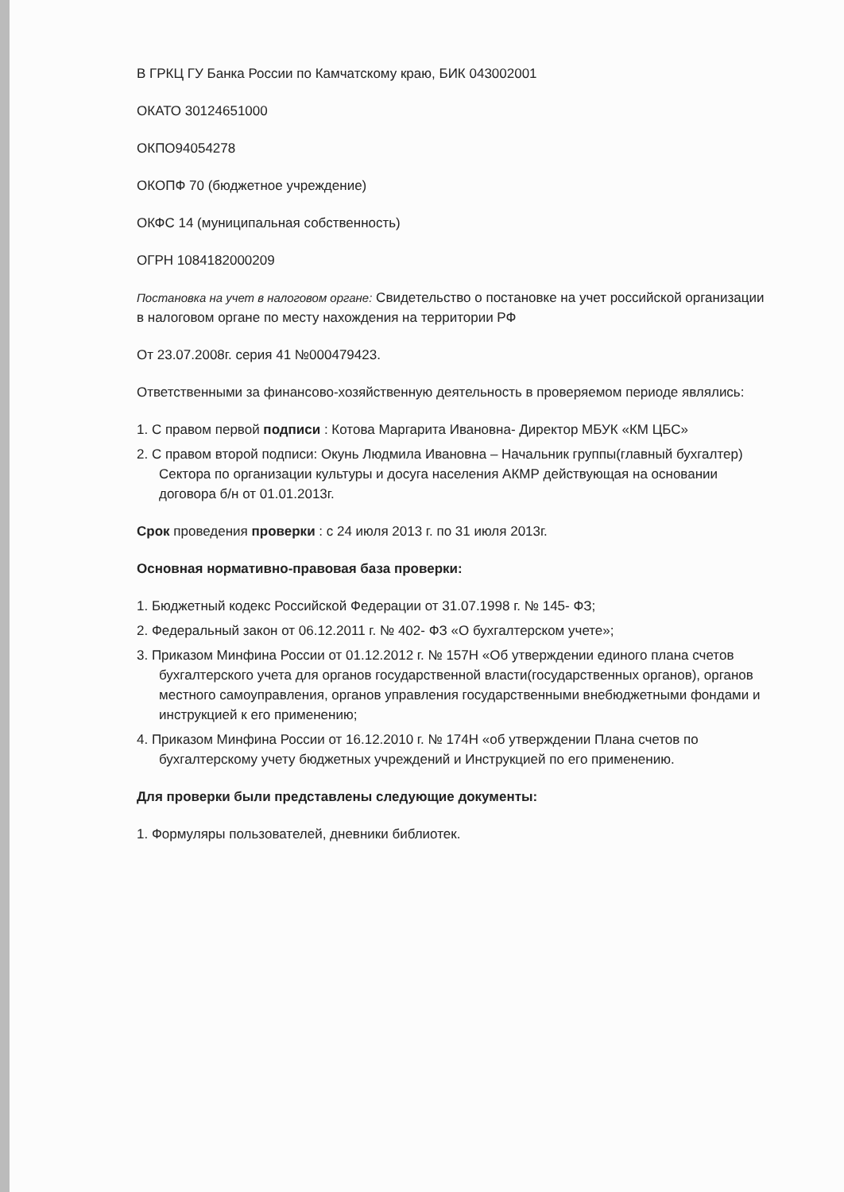В ГРКЦ ГУ Банка России по Камчатскому краю, БИК 043002001
ОКАТО 30124651000
ОКПО94054278
ОКОПФ 70 (бюджетное учреждение)
ОКФС 14 (муниципальная собственность)
ОГРН 1084182000209
Постановка на учет в налоговом органе: Свидетельство о постановке на учет российской организации в налоговом органе по месту нахождения на территории РФ
От 23.07.2008г. серия 41 №000479423.
Ответственными за финансово-хозяйственную деятельность в проверяемом периоде являлись:
1. С правом первой подписи : Котова Маргарита Ивановна- Директор МБУК «КМ ЦБС»
2. С правом второй подписи: Окунь Людмила Ивановна – Начальник группы(главный бухгалтер) Сектора по организации культуры и досуга населения АКМР действующая на основании договора б/н от 01.01.2013г.
Срок проведения проверки : с 24 июля 2013 г. по 31 июля 2013г.
Основная нормативно-правовая база проверки:
1. Бюджетный кодекс Российской Федерации от 31.07.1998 г. № 145- ФЗ;
2. Федеральный закон от 06.12.2011 г. № 402- ФЗ «О бухгалтерском учете»;
3. Приказом Минфина России от 01.12.2012 г. № 157Н «Об утверждении единого плана счетов бухгалтерского учета для органов государственной власти(государственных органов), органов местного самоуправления, органов управления государственными внебюджетными фондами и инструкцией к его применению;
4. Приказом Минфина России от 16.12.2010 г. № 174Н «об утверждении Плана счетов по бухгалтерскому учету бюджетных учреждений и Инструкцией по его применению.
Для проверки были представлены следующие документы:
1. Формуляры пользователей, дневники библиотек.